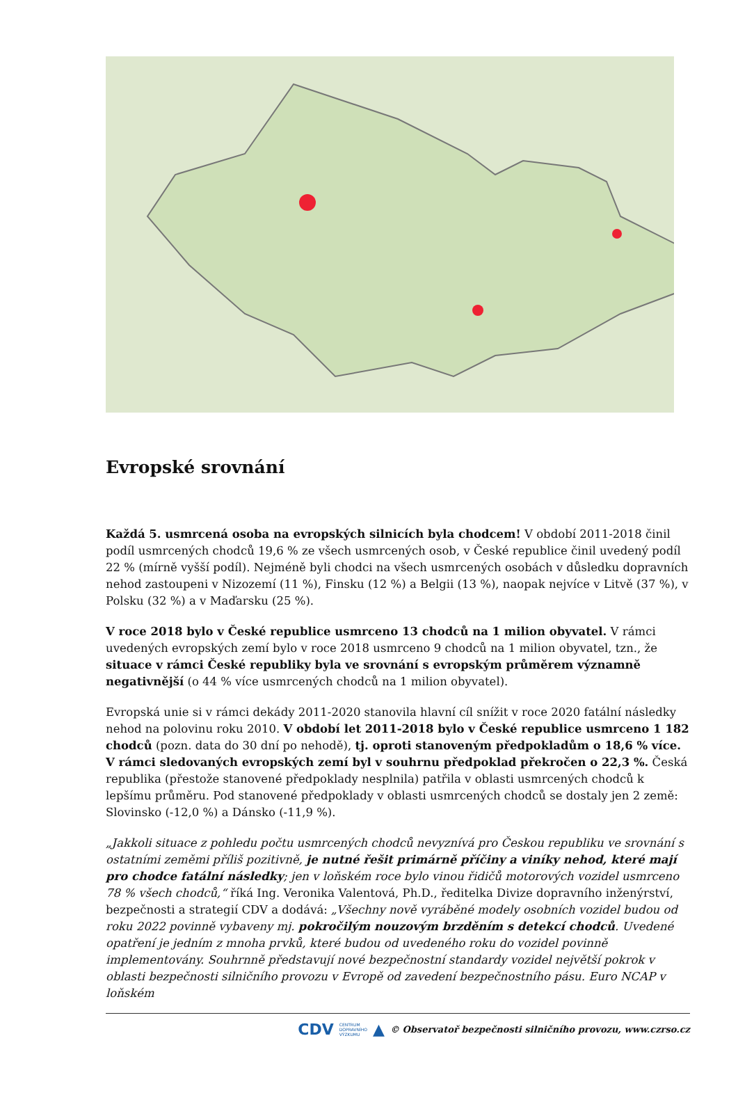Evropské srovnání
Každá 5. usmrcená osoba na evropských silnicích byla chodcem! V období 2011-2018 činil podíl usmrcených chodců 19,6 % ze všech usmrcených osob, v České republice činil uvedený podíl 22 % (mírně vyšší podíl). Nejméně byli chodci na všech usmrcených osobách v důsledku dopravních nehod zastoupeni v Nizozemí (11 %), Finsku (12 %) a Belgii (13 %), naopak nejvíce v Litvě (37 %), v Polsku (32 %) a v Maďarsku (25 %).
V roce 2018 bylo v České republice usmrceno 13 chodců na 1 milion obyvatel. V rámci uvedených evropských zemí bylo v roce 2018 usmrceno 9 chodců na 1 milion obyvatel, tzn., že situace v rámci České republiky byla ve srovnání s evropským průměrem významně negativnější (o 44 % více usmrcených chodců na 1 milion obyvatel).
Evropská unie si v rámci dekády 2011-2020 stanovila hlavní cíl snížit v roce 2020 fatální následky nehod na polovinu roku 2010. V období let 2011-2018 bylo v České republice usmrceno 1 182 chodců (pozn. data do 30 dní po nehodě), tj. oproti stanoveným předpokladům o 18,6 % více. V rámci sledovaných evropských zemí byl v souhrnu předpoklad překročen o 22,3 %. Česká republika (přestože stanovené předpoklady nesplnila) patřila v oblasti usmrcených chodců k lepšímu průměru. Pod stanovené předpoklady v oblasti usmrcených chodců se dostaly jen 2 země: Slovinsko (-12,0 %) a Dánsko (-11,9 %).
„Jakkoli situace z pohledu počtu usmrcených chodců nevyznívá pro Českou republiku ve srovnání s ostatními zeměmi příliš pozitivně, je nutné řešit primárně příčiny a viníky nehod, které mají pro chodce fatální následky; jen v loňském roce bylo vinou řidičů motorových vozidel usmrceno 78 % všech chodců,“ říká Ing. Veronika Valentová, Ph.D., ředitelka Divize dopravního inženýrství, bezpečnosti a strategií CDV a dodává: „Všechny nově vyráběné modely osobních vozidel budou od roku 2022 povinně vybaveny mj. pokročilým nouzovým brzděním s detekcí chodců. Uvedené opatření je jedním z mnoha prvků, které budou od uvedeného roku do vozidel povinně implementovány. Souhrnně představují nové bezpečnostní standardy vozidel největší pokrok v oblasti bezpečnosti silničního provozu v Evropě od zavedení bezpečnostního pásu. Euro NCAP v loňském
CDV CENTRUM
DOPRAVNÍHO
VÝZKUMU ▲ © Observatoř bezpečnosti silničního provozu, www.czrso.cz